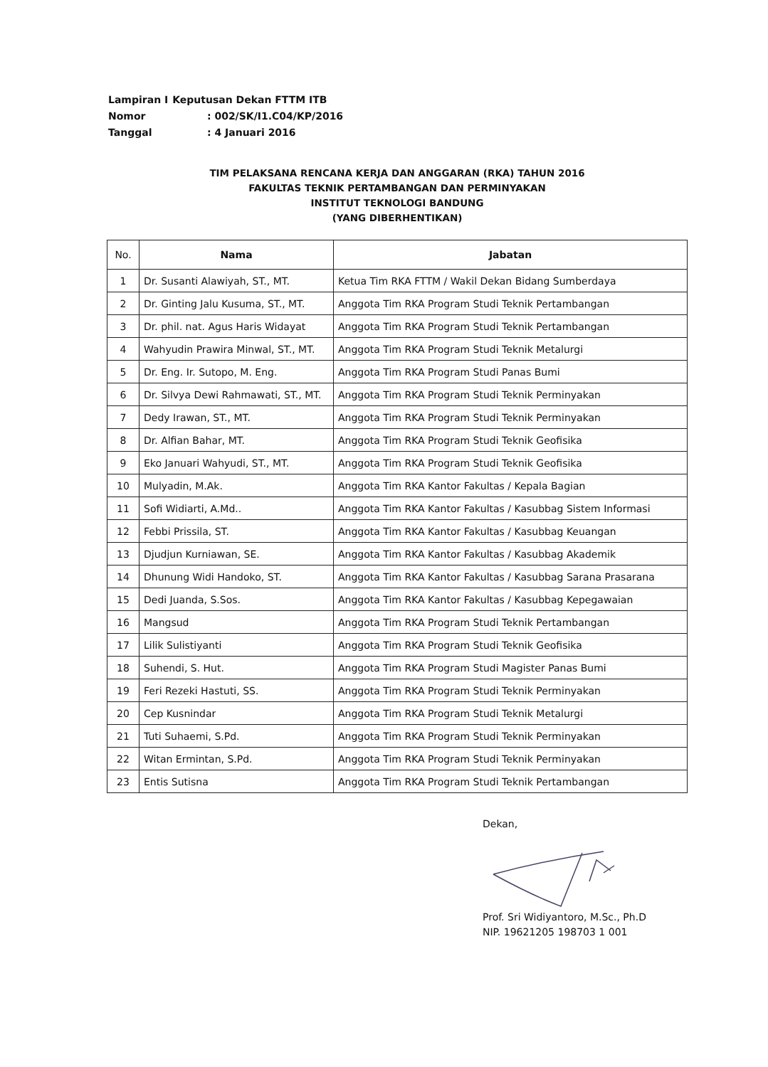| Lampiran I | Keputusan Dekan FTTM ITB |
| Nomor | : 002/SK/I1.C04/KP/2016 |
| Tanggal | : 4 Januari 2016 |
TIM PELAKSANA RENCANA KERJA DAN ANGGARAN (RKA) TAHUN 2016
FAKULTAS TEKNIK PERTAMBANGAN DAN PERMINYAKAN
INSTITUT TEKNOLOGI BANDUNG
(YANG DIBERHENTIKAN)
| No. | Nama | Jabatan |
| --- | --- | --- |
| 1 | Dr. Susanti Alawiyah, ST., MT. | Ketua Tim RKA FTTM / Wakil Dekan Bidang Sumberdaya |
| 2 | Dr. Ginting Jalu Kusuma, ST., MT. | Anggota Tim RKA Program Studi Teknik Pertambangan |
| 3 | Dr. phil. nat. Agus Haris Widayat | Anggota Tim RKA Program Studi Teknik Pertambangan |
| 4 | Wahyudin Prawira Minwal, ST., MT. | Anggota Tim RKA Program Studi Teknik Metalurgi |
| 5 | Dr. Eng. Ir. Sutopo, M. Eng. | Anggota Tim RKA Program Studi Panas Bumi |
| 6 | Dr. Silvya Dewi Rahmawati, ST., MT. | Anggota Tim RKA Program Studi Teknik Perminyakan |
| 7 | Dedy Irawan, ST., MT. | Anggota Tim RKA Program Studi Teknik Perminyakan |
| 8 | Dr. Alfian Bahar, MT. | Anggota Tim RKA Program Studi Teknik Geofisika |
| 9 | Eko Januari Wahyudi, ST., MT. | Anggota Tim RKA Program Studi Teknik Geofisika |
| 10 | Mulyadin, M.Ak. | Anggota Tim RKA Kantor Fakultas / Kepala Bagian |
| 11 | Sofi Widiarti, A.Md.. | Anggota Tim RKA Kantor Fakultas / Kasubbag Sistem Informasi |
| 12 | Febbi Prissila, ST. | Anggota Tim RKA Kantor Fakultas / Kasubbag Keuangan |
| 13 | Djudjun Kurniawan, SE. | Anggota Tim RKA Kantor Fakultas / Kasubbag Akademik |
| 14 | Dhunung Widi Handoko, ST. | Anggota Tim RKA Kantor Fakultas / Kasubbag Sarana Prasarana |
| 15 | Dedi Juanda, S.Sos. | Anggota Tim RKA Kantor Fakultas / Kasubbag Kepegawaian |
| 16 | Mangsud | Anggota Tim RKA Program Studi Teknik Pertambangan |
| 17 | Lilik Sulistiyanti | Anggota Tim RKA Program Studi Teknik Geofisika |
| 18 | Suhendi, S. Hut. | Anggota Tim RKA Program Studi Magister Panas Bumi |
| 19 | Feri Rezeki Hastuti, SS. | Anggota Tim RKA Program Studi Teknik Perminyakan |
| 20 | Cep Kusnindar | Anggota Tim RKA Program Studi Teknik Metalurgi |
| 21 | Tuti Suhaemi, S.Pd. | Anggota Tim RKA Program Studi Teknik Perminyakan |
| 22 | Witan Ermintan, S.Pd. | Anggota Tim RKA Program Studi Teknik Perminyakan |
| 23 | Entis Sutisna | Anggota Tim RKA Program Studi Teknik Pertambangan |
Dekan, Prof. Sri Widiyantoro, M.Sc., Ph.D
NIP. 19621205 198703 1 001